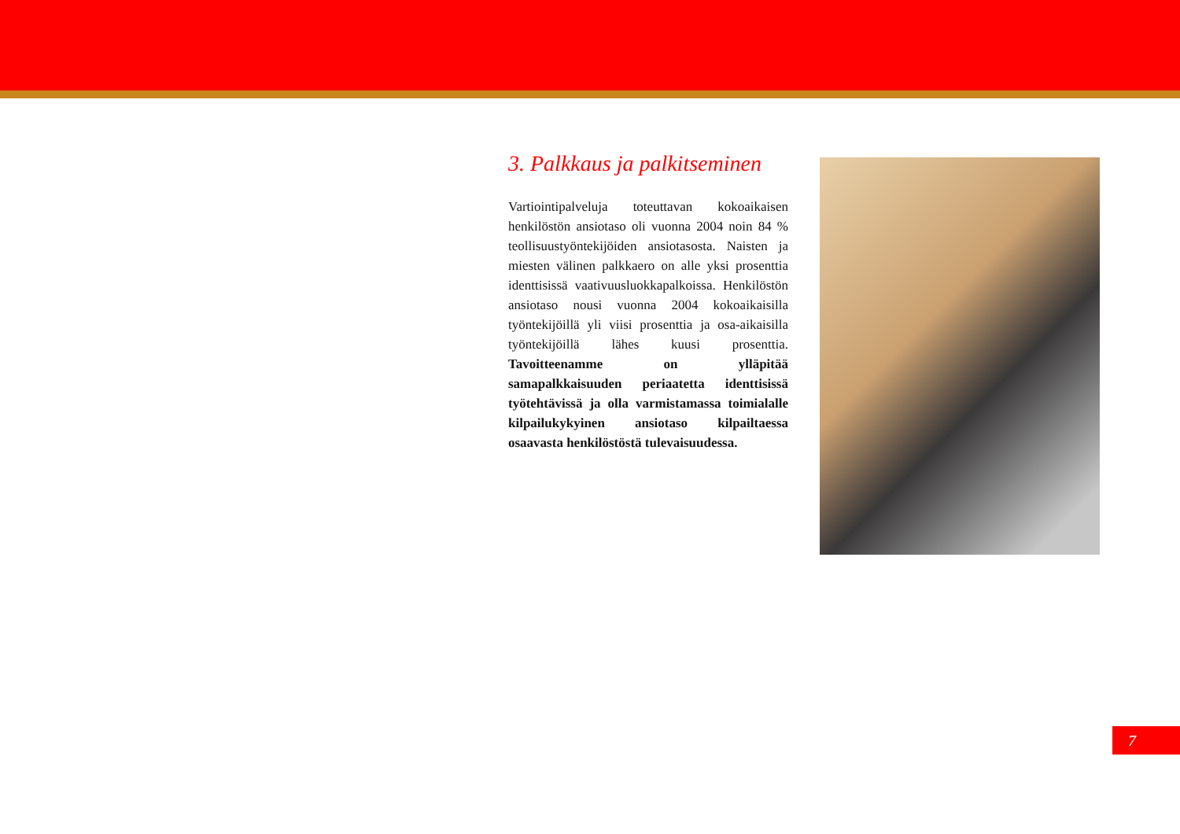3. Palkkaus ja palkitseminen
Vartiointipalveluja toteuttavan kokoaikaisen henkilöstön ansiotaso oli vuonna 2004 noin 84 % teollisuustyöntekijöiden ansiotasosta. Naisten ja miesten välinen palkkaero on alle yksi prosenttia identtisissä vaativuusluokkapalkoissa. Henkilöstön ansiotaso nousi vuonna 2004 kokoaikaisilla työntekijöillä yli viisi prosenttia ja osa-aikaisilla työntekijöillä lähes kuusi prosenttia. Tavoitteenamme on ylläpitää samapalkkaisuuden periaatetta identtisissä työtehtävissä ja olla varmistamassa toimialalle kilpailukykyinen ansiotaso kilpailtaessa osaavasta henkilöstöstä tulevaisuudessa.
7